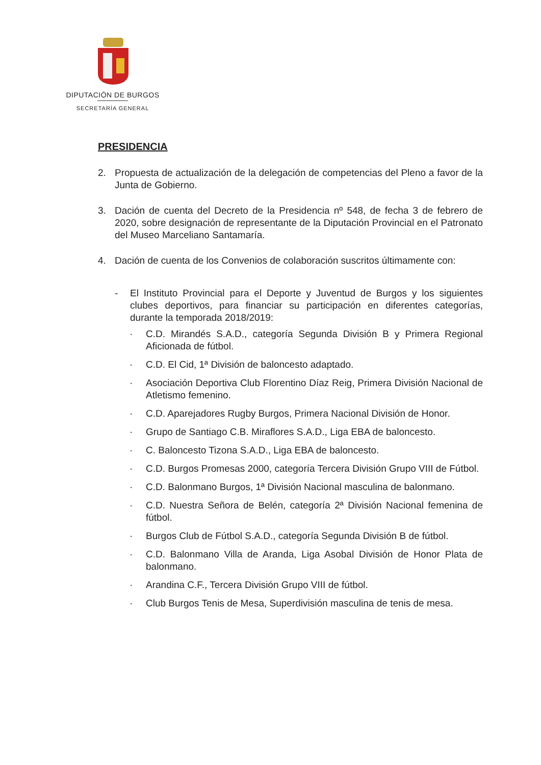DIPUTACIÓN DE BURGOS
SECRETARÍA GENERAL
PRESIDENCIA
2. Propuesta de actualización de la delegación de competencias del Pleno a favor de la Junta de Gobierno.
3. Dación de cuenta del Decreto de la Presidencia nº 548, de fecha 3 de febrero de 2020, sobre designación de representante de la Diputación Provincial en el Patronato del Museo Marceliano Santamaría.
4. Dación de cuenta de los Convenios de colaboración suscritos últimamente con:
- El Instituto Provincial para el Deporte y Juventud de Burgos y los siguientes clubes deportivos, para financiar su participación en diferentes categorías, durante la temporada 2018/2019:
· C.D. Mirandés S.A.D., categoría Segunda División B y Primera Regional Aficionada de fútbol.
· C.D. El Cid, 1ª División de baloncesto adaptado.
· Asociación Deportiva Club Florentino Díaz Reig, Primera División Nacional de Atletismo femenino.
· C.D. Aparejadores Rugby Burgos, Primera Nacional División de Honor.
· Grupo de Santiago C.B. Miraflores S.A.D., Liga EBA de baloncesto.
· C. Baloncesto Tizona S.A.D., Liga EBA de baloncesto.
· C.D. Burgos Promesas 2000, categoría Tercera División Grupo VIII de Fútbol.
· C.D. Balonmano Burgos, 1ª División Nacional masculina de balonmano.
· C.D. Nuestra Señora de Belén, categoría 2ª División Nacional femenina de fútbol.
· Burgos Club de Fútbol S.A.D., categoría Segunda División B de fútbol.
· C.D. Balonmano Villa de Aranda, Liga Asobal División de Honor Plata de balonmano.
· Arandina C.F., Tercera División Grupo VIII de fútbol.
· Club Burgos Tenis de Mesa, Superdivisión masculina de tenis de mesa.